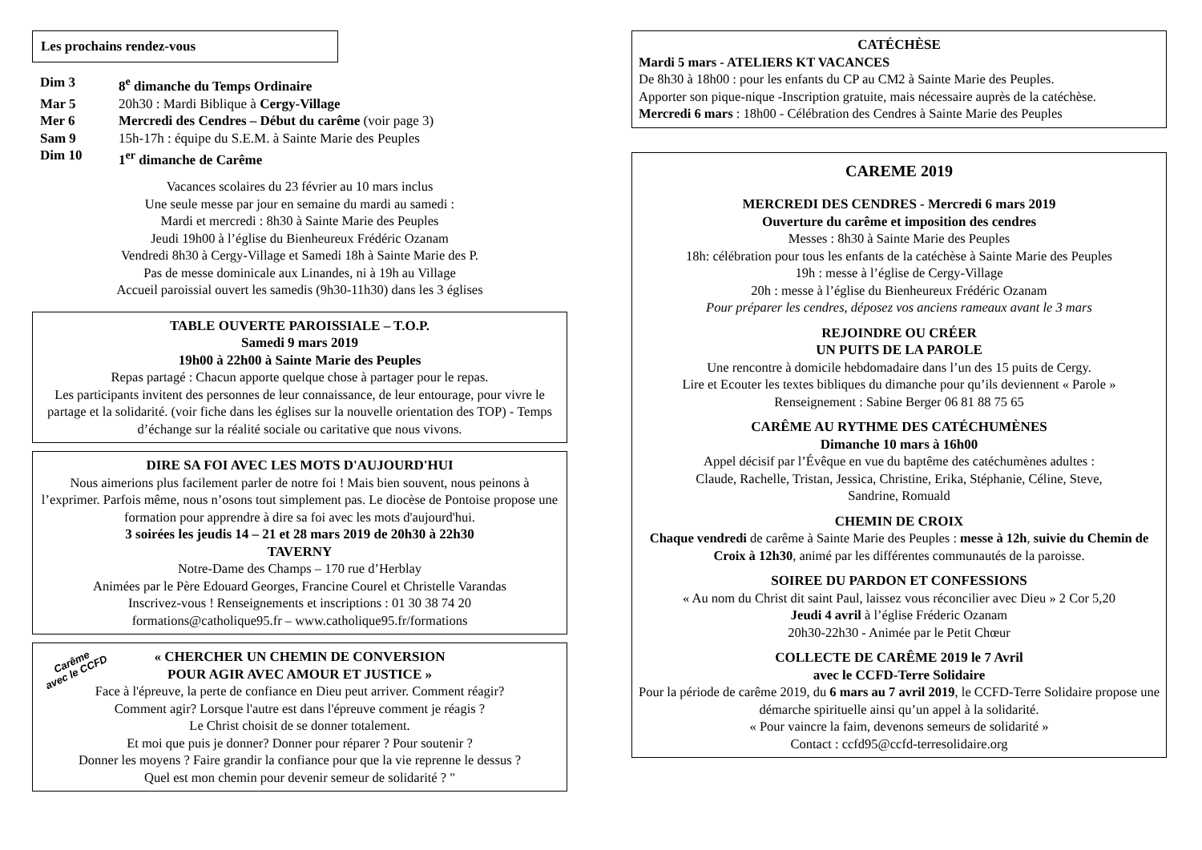Les prochains rendez-vous
| Dim 3 | 8<sup>e</sup> dimanche du Temps Ordinaire |
| Mar 5 | 20h30 : Mardi Biblique à Cergy-Village |
| Mer 6 | Mercredi des Cendres – Début du carême (voir page 3) |
| Sam 9 | 15h-17h : équipe du S.E.M. à Sainte Marie des Peuples |
| Dim 10 | 1<sup>er</sup> dimanche de Carême |
Vacances scolaires du 23 février au 10 mars inclus
Une seule messe par jour en semaine du mardi au samedi :
Mardi et mercredi : 8h30 à Sainte Marie des Peuples
Jeudi 19h00 à l’église du Bienheureux Frédéric Ozanam
Vendredi 8h30 à Cergy-Village et Samedi 18h à Sainte Marie des P.
Pas de messe dominicale aux Linandes, ni à 19h au Village
Accueil paroissial ouvert les samedis (9h30-11h30) dans les 3 églises
TABLE OUVERTE PAROISSIALE – T.O.P.
Samedi 9 mars 2019
19h00 à 22h00 à Sainte Marie des Peuples
Repas partagé : Chacun apporte quelque chose à partager pour le repas.
Les participants invitent des personnes de leur connaissance, de leur entourage, pour vivre le partage et la solidarité. (voir fiche dans les églises sur la nouvelle orientation des TOP) - Temps d’échange sur la réalité sociale ou caritative que nous vivons.
DIRE SA FOI AVEC LES MOTS D'AUJOURD'HUI
Nous aimerions plus facilement parler de notre foi ! Mais bien souvent, nous peinons à l’exprimer. Parfois même, nous n’osons tout simplement pas. Le diocèse de Pontoise propose une formation pour apprendre à dire sa foi avec les mots d'aujourd'hui.
3 soirées les jeudis 14 – 21 et 28 mars 2019 de 20h30 à 22h30
TAVERNY
Notre-Dame des Champs – 170 rue d’Herblay
Animées par le Père Edouard Georges, Francine Courel et Christelle Varandas
Inscrivez-vous ! Renseignements et inscriptions : 01 30 38 74 20
formations@catholique95.fr – www.catholique95.fr/formations
Carême
avec le CCFD
« CHERCHER UN CHEMIN DE CONVERSION
POUR AGIR AVEC AMOUR ET JUSTICE »
Face à l'épreuve, la perte de confiance en Dieu peut arriver. Comment réagir?
Comment agir? Lorsque l'autre est dans l'épreuve comment je réagis ?
Le Christ choisit de se donner totalement.
Et moi que puis je donner? Donner pour réparer ? Pour soutenir ?
Donner les moyens ? Faire grandir la confiance pour que la vie reprenne le dessus ?
Quel est mon chemin pour devenir semeur de solidarité ? "
CATÉCHÈSE
Mardi 5 mars - ATELIERS KT VACANCES
De 8h30 à 18h00 : pour les enfants du CP au CM2 à Sainte Marie des Peuples.
Apporter son pique-nique -Inscription gratuite, mais nécessaire auprès de la catéchèse.
Mercredi 6 mars : 18h00 - Célébration des Cendres à Sainte Marie des Peuples
CAREME 2019
MERCREDI DES CENDRES - Mercredi 6 mars 2019
Ouverture du carême et imposition des cendres
Messes : 8h30 à Sainte Marie des Peuples
18h: célébration pour tous les enfants de la catéchèse à Sainte Marie des Peuples
19h : messe à l’église de Cergy-Village
20h : messe à l’église du Bienheureux Frédéric Ozanam
Pour préparer les cendres, déposez vos anciens rameaux avant le 3 mars
REJOINDRE OU CRÉER
UN PUITS DE LA PAROLE
Une rencontre à domicile hebdomadaire dans l’un des 15 puits de Cergy.
Lire et Ecouter les textes bibliques du dimanche pour qu’ils deviennent « Parole »
Renseignement : Sabine Berger 06 81 88 75 65
CARÊME AU RYTHME DES CATÉCHUMÈNES
Dimanche 10 mars à 16h00
Appel décisif par l’Évêque en vue du baptême des catéchumènes adultes :
Claude, Rachelle, Tristan, Jessica, Christine, Erika, Stéphanie, Céline, Steve,
Sandrine, Romuald
CHEMIN DE CROIX
Chaque vendredi de carême à Sainte Marie des Peuples : messe à 12h, suivie du Chemin de Croix à 12h30, animé par les différentes communautés de la paroisse.
SOIREE DU PARDON ET CONFESSIONS
« Au nom du Christ dit saint Paul, laissez vous réconcilier avec Dieu » 2 Cor 5,20
Jeudi 4 avril à l’église Fréderic Ozanam
20h30-22h30 - Animée par le Petit Chœur
COLLECTE DE CARÊME 2019 le 7 Avril
avec le CCFD-Terre Solidaire
Pour la période de carême 2019, du 6 mars au 7 avril 2019, le CCFD-Terre Solidaire propose une démarche spirituelle ainsi qu’un appel à la solidarité.
« Pour vaincre la faim, devenons semeurs de solidarité »
Contact : ccfd95@ccfd-terresolidaire.org